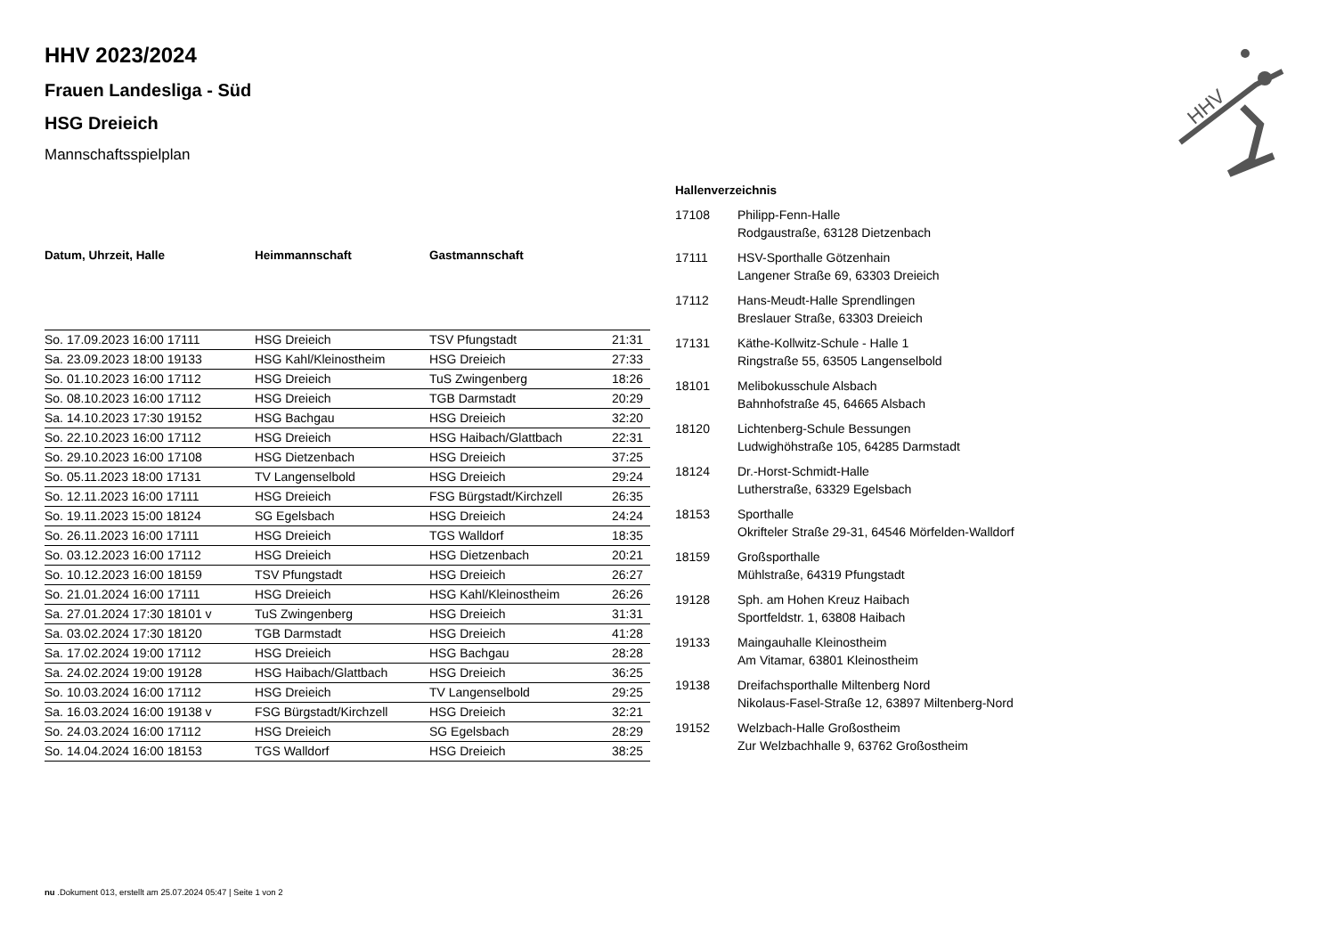HHV
HHV 2023/2024
Frauen Landesliga - Süd
HSG Dreieich
Mannschaftsspielplan
| Datum, Uhrzeit, Halle | Heimmannschaft | Gastmannschaft | |
| --- | --- | --- | --- |
| So. 17.09.2023 16:00 17111 | HSG Dreieich | TSV Pfungstadt | 21:31 |
| Sa. 23.09.2023 18:00 19133 | HSG Kahl/Kleinostheim | HSG Dreieich | 27:33 |
| So. 01.10.2023 16:00 17112 | HSG Dreieich | TuS Zwingenberg | 18:26 |
| So. 08.10.2023 16:00 17112 | HSG Dreieich | TGB Darmstadt | 20:29 |
| Sa. 14.10.2023 17:30 19152 | HSG Bachgau | HSG Dreieich | 32:20 |
| So. 22.10.2023 16:00 17112 | HSG Dreieich | HSG Haibach/Glattbach | 22:31 |
| So. 29.10.2023 16:00 17108 | HSG Dietzenbach | HSG Dreieich | 37:25 |
| So. 05.11.2023 18:00 17131 | TV Langenselbold | HSG Dreieich | 29:24 |
| So. 12.11.2023 16:00 17111 | HSG Dreieich | FSG Bürgstadt/Kirchzell | 26:35 |
| So. 19.11.2023 15:00 18124 | SG Egelsbach | HSG Dreieich | 24:24 |
| So. 26.11.2023 16:00 17111 | HSG Dreieich | TGS Walldorf | 18:35 |
| So. 03.12.2023 16:00 17112 | HSG Dreieich | HSG Dietzenbach | 20:21 |
| So. 10.12.2023 16:00 18159 | TSV Pfungstadt | HSG Dreieich | 26:27 |
| So. 21.01.2024 16:00 17111 | HSG Dreieich | HSG Kahl/Kleinostheim | 26:26 |
| Sa. 27.01.2024 17:30 18101 v | TuS Zwingenberg | HSG Dreieich | 31:31 |
| Sa. 03.02.2024 17:30 18120 | TGB Darmstadt | HSG Dreieich | 41:28 |
| Sa. 17.02.2024 19:00 17112 | HSG Dreieich | HSG Bachgau | 28:28 |
| Sa. 24.02.2024 19:00 19128 | HSG Haibach/Glattbach | HSG Dreieich | 36:25 |
| So. 10.03.2024 16:00 17112 | HSG Dreieich | TV Langenselbold | 29:25 |
| Sa. 16.03.2024 16:00 19138 v | FSG Bürgstadt/Kirchzell | HSG Dreieich | 32:21 |
| So. 24.03.2024 16:00 17112 | HSG Dreieich | SG Egelsbach | 28:29 |
| So. 14.04.2024 16:00 18153 | TGS Walldorf | HSG Dreieich | 38:25 |
Hallenverzeichnis
| 17108 | Philipp-Fenn-Halle Rodgaustraße, 63128 Dietzenbach |
| 17111 | HSV-Sporthalle Götzenhain Langener Straße 69, 63303 Dreieich |
| 17112 | Hans-Meudt-Halle Sprendlingen Breslauer Straße, 63303 Dreieich |
| 17131 | Käthe-Kollwitz-Schule - Halle 1 Ringstraße 55, 63505 Langenselbold |
| 18101 | Melibokusschule Alsbach Bahnhofstraße 45, 64665 Alsbach |
| 18120 | Lichtenberg-Schule Bessungen Ludwighöhstraße 105, 64285 Darmstadt |
| 18124 | Dr.-Horst-Schmidt-Halle Lutherstraße, 63329 Egelsbach |
| 18153 | Sporthalle Okrifteler Straße 29-31, 64546 Mörfelden-Walldorf |
| 18159 | Großsporthalle Mühlstraße, 64319 Pfungstadt |
| 19128 | Sph. am Hohen Kreuz Haibach Sportfeldstr. 1, 63808 Haibach |
| 19133 | Maingauhalle Kleinostheim Am Vitamar, 63801 Kleinostheim |
| 19138 | Dreifachsporthalle Miltenberg Nord Nikolaus-Fasel-Straße 12, 63897 Miltenberg-Nord |
| 19152 | Welzbach-Halle Großostheim Zur Welzbachhalle 9, 63762 Großostheim |
nu .Dokument 013, erstellt am 25.07.2024 05:47 | Seite 1 von 2